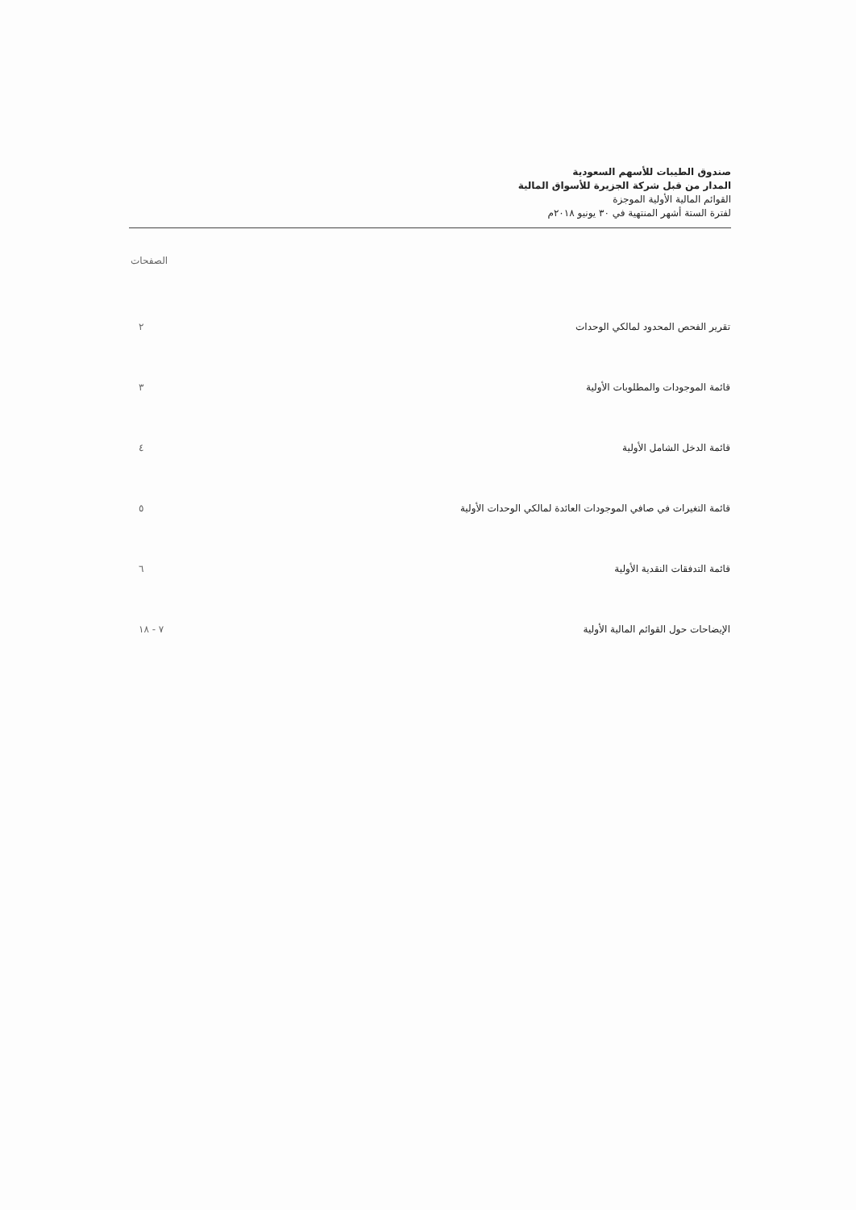صندوق الطيبات للأسهم السعودية
المدار من قبل شركة الجزيرة للأسواق المالية
القوائم المالية الأولية الموجزة
لفترة الستة أشهر المنتهية في ٣٠ يونيو ٢٠١٨م
| | الصفحات |
| --- | --- |
| تقرير الفحص المحدود لمالكي الوحدات | ٢ |
| قائمة الموجودات والمطلوبات الأولية | ٣ |
| قائمة الدخل الشامل الأولية | ٤ |
| قائمة التغيرات في صافي الموجودات العائدة لمالكي الوحدات الأولية | ٥ |
| قائمة التدفقات النقدية الأولية | ٦ |
| الإيضاحات حول القوائم المالية الأولية | ٧ - ١٨ |